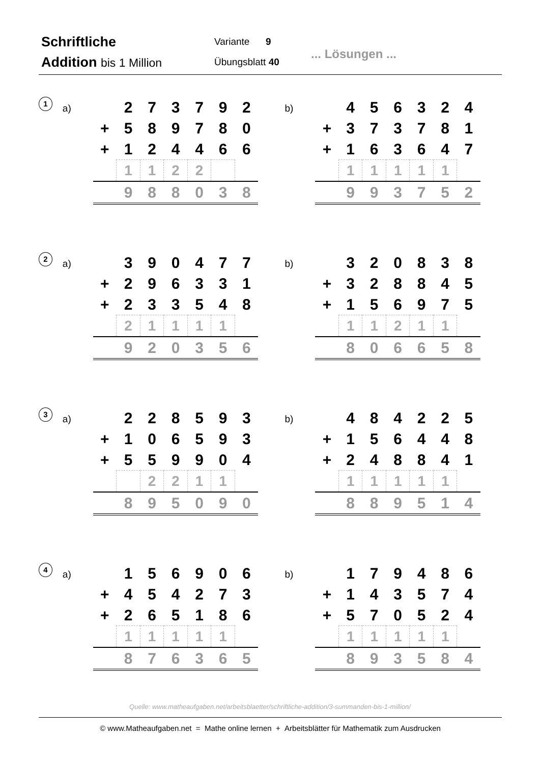Schriftliche
Addition bis 1 Million
Variante 9
Übungsblatt 40
... Lösungen ...
1
a)
| | 2 | 7 | 3 | 7 | 9 | 2 |
| + | 5 | 8 | 9 | 7 | 8 | 0 |
| + | 1 | 2 | 4 | 4 | 6 | 6 |
| | 1 | 1 | 2 | 2 | | |
| | 9 | 8 | 8 | 0 | 3 | 8 |
b)
| | 4 | 5 | 6 | 3 | 2 | 4 |
| + | 3 | 7 | 3 | 7 | 8 | 1 |
| + | 1 | 6 | 3 | 6 | 4 | 7 |
| | 1 | 1 | 1 | 1 | 1 | |
| | 9 | 9 | 3 | 7 | 5 | 2 |
2
a)
| | 3 | 9 | 0 | 4 | 7 | 7 |
| + | 2 | 9 | 6 | 3 | 3 | 1 |
| + | 2 | 3 | 3 | 5 | 4 | 8 |
| | 2 | 1 | 1 | 1 | 1 | |
| | 9 | 2 | 0 | 3 | 5 | 6 |
b)
| | 3 | 2 | 0 | 8 | 3 | 8 |
| + | 3 | 2 | 8 | 8 | 4 | 5 |
| + | 1 | 5 | 6 | 9 | 7 | 5 |
| | 1 | 1 | 2 | 1 | 1 | |
| | 8 | 0 | 6 | 6 | 5 | 8 |
3
a)
| | 2 | 2 | 8 | 5 | 9 | 3 |
| + | 1 | 0 | 6 | 5 | 9 | 3 |
| + | 5 | 5 | 9 | 9 | 0 | 4 |
| | | 2 | 2 | 1 | 1 | |
| | 8 | 9 | 5 | 0 | 9 | 0 |
b)
| | 4 | 8 | 4 | 2 | 2 | 5 |
| + | 1 | 5 | 6 | 4 | 4 | 8 |
| + | 2 | 4 | 8 | 8 | 4 | 1 |
| | 1 | 1 | 1 | 1 | 1 | |
| | 8 | 8 | 9 | 5 | 1 | 4 |
4
a)
| | 1 | 5 | 6 | 9 | 0 | 6 |
| + | 4 | 5 | 4 | 2 | 7 | 3 |
| + | 2 | 6 | 5 | 1 | 8 | 6 |
| | 1 | 1 | 1 | 1 | 1 | |
| | 8 | 7 | 6 | 3 | 6 | 5 |
b)
| | 1 | 7 | 9 | 4 | 8 | 6 |
| + | 1 | 4 | 3 | 5 | 7 | 4 |
| + | 5 | 7 | 0 | 5 | 2 | 4 |
| | 1 | 1 | 1 | 1 | 1 | |
| | 8 | 9 | 3 | 5 | 8 | 4 |
Quelle: www.matheaufgaben.net/arbeitsblaetter/schriftliche-addition/3-summanden-bis-1-million/
© www.Matheaufgaben.net = Mathe online lernen + Arbeitsblätter für Mathematik zum Ausdrucken